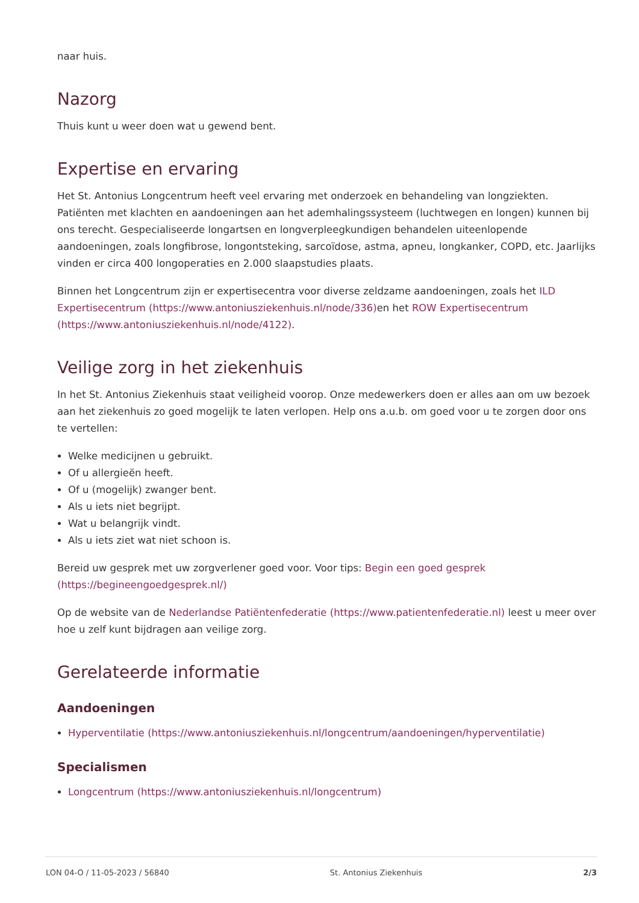naar huis.
Nazorg
Thuis kunt u weer doen wat u gewend bent.
Expertise en ervaring
Het St. Antonius Longcentrum heeft veel ervaring met onderzoek en behandeling van longziekten. Patiënten met klachten en aandoeningen aan het ademhalingssysteem (luchtwegen en longen) kunnen bij ons terecht. Gespecialiseerde longartsen en longverpleegkundigen behandelen uiteenlopende aandoeningen, zoals longfibrose, longontsteking, sarcoïdose, astma, apneu, longkanker, COPD, etc. Jaarlijks vinden er circa 400 longoperaties en 2.000 slaapstudies plaats.
Binnen het Longcentrum zijn er expertisecentra voor diverse zeldzame aandoeningen, zoals het ILD Expertisecentrum (https://www.antoniusziekenhuis.nl/node/336) en het ROW Expertisecentrum (https://www.antoniusziekenhuis.nl/node/4122).
Veilige zorg in het ziekenhuis
In het St. Antonius Ziekenhuis staat veiligheid voorop. Onze medewerkers doen er alles aan om uw bezoek aan het ziekenhuis zo goed mogelijk te laten verlopen. Help ons a.u.b. om goed voor u te zorgen door ons te vertellen:
Welke medicijnen u gebruikt.
Of u allergieën heeft.
Of u (mogelijk) zwanger bent.
Als u iets niet begrijpt.
Wat u belangrijk vindt.
Als u iets ziet wat niet schoon is.
Bereid uw gesprek met uw zorgverlener goed voor. Voor tips: Begin een goed gesprek (https://begineengoedgesprek.nl/)
Op de website van de Nederlandse Patiëntenfederatie (https://www.patientenfederatie.nl) leest u meer over hoe u zelf kunt bijdragen aan veilige zorg.
Gerelateerde informatie
Aandoeningen
Hyperventilatie (https://www.antoniusziekenhuis.nl/longcentrum/aandoeningen/hyperventilatie)
Specialismen
Longcentrum (https://www.antoniusziekenhuis.nl/longcentrum)
LON 04-O / 11-05-2023 / 56840 St. Antonius Ziekenhuis 2/3